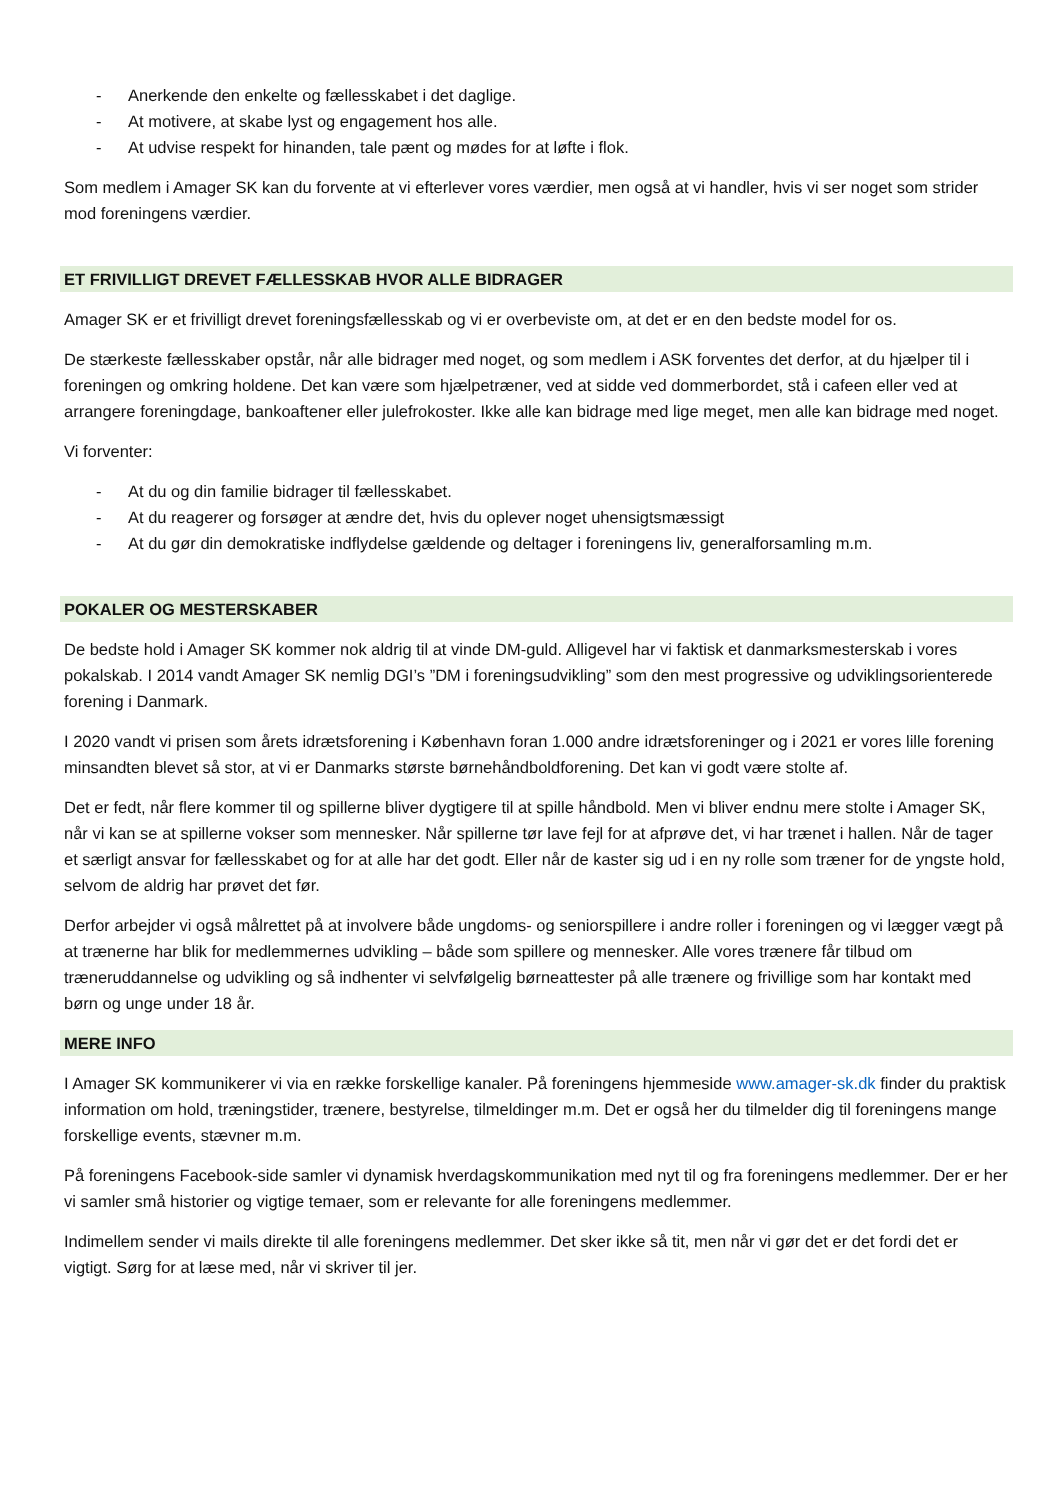- Anerkende den enkelte og fællesskabet i det daglige.
- At motivere, at skabe lyst og engagement hos alle.
- At udvise respekt for hinanden, tale pænt og mødes for at løfte i flok.
Som medlem i Amager SK kan du forvente at vi efterlever vores værdier, men også at vi handler, hvis vi ser noget som strider mod foreningens værdier.
ET FRIVILLIGT DREVET FÆLLESSKAB HVOR ALLE BIDRAGER
Amager SK er et frivilligt drevet foreningsfællesskab og vi er overbeviste om, at det er en den bedste model for os.
De stærkeste fællesskaber opstår, når alle bidrager med noget, og som medlem i ASK forventes det derfor, at du hjælper til i foreningen og omkring holdene. Det kan være som hjælpetræner, ved at sidde ved dommerbordet, stå i cafeen eller ved at arrangere foreningdage, bankoaftener eller julefrokoster. Ikke alle kan bidrage med lige meget, men alle kan bidrage med noget.
Vi forventer:
- At du og din familie bidrager til fællesskabet.
- At du reagerer og forsøger at ændre det, hvis du oplever noget uhensigtsmæssigt
- At du gør din demokratiske indflydelse gældende og deltager i foreningens liv, generalforsamling m.m.
POKALER OG MESTERSKABER
De bedste hold i Amager SK kommer nok aldrig til at vinde DM-guld. Alligevel har vi faktisk et danmarksmesterskab i vores pokalskab. I 2014 vandt Amager SK nemlig DGI’s ”DM i foreningsudvikling” som den mest progressive og udviklingsorienterede forening i Danmark.
I 2020 vandt vi prisen som årets idrætsforening i København foran 1.000 andre idrætsforeninger og i 2021 er vores lille forening minsandten blevet så stor, at vi er Danmarks største børnehåndboldforening. Det kan vi godt være stolte af.
Det er fedt, når flere kommer til og spillerne bliver dygtigere til at spille håndbold. Men vi bliver endnu mere stolte i Amager SK, når vi kan se at spillerne vokser som mennesker. Når spillerne tør lave fejl for at afprøve det, vi har trænet i hallen. Når de tager et særligt ansvar for fællesskabet og for at alle har det godt. Eller når de kaster sig ud i en ny rolle som træner for de yngste hold, selvom de aldrig har prøvet det før.
Derfor arbejder vi også målrettet på at involvere både ungdoms- og seniorspillere i andre roller i foreningen og vi lægger vægt på at trænerne har blik for medlemmernes udvikling – både som spillere og mennesker. Alle vores trænere får tilbud om træneruddannelse og udvikling og så indhenter vi selvfølgelig børneattester på alle trænere og frivillige som har kontakt med børn og unge under 18 år.
MERE INFO
I Amager SK kommunikerer vi via en række forskellige kanaler. På foreningens hjemmeside www.amager-sk.dk finder du praktisk information om hold, træningstider, trænere, bestyrelse, tilmeldinger m.m. Det er også her du tilmelder dig til foreningens mange forskellige events, stævner m.m.
På foreningens Facebook-side samler vi dynamisk hverdagskommunikation med nyt til og fra foreningens medlemmer. Der er her vi samler små historier og vigtige temaer, som er relevante for alle foreningens medlemmer.
Indimellem sender vi mails direkte til alle foreningens medlemmer. Det sker ikke så tit, men når vi gør det er det fordi det er vigtigt. Sørg for at læse med, når vi skriver til jer.